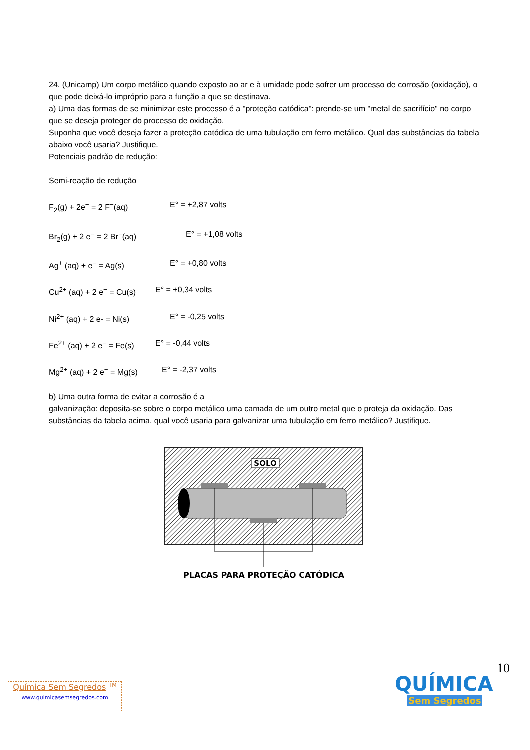24. (Unicamp) Um corpo metálico quando exposto ao ar e à umidade pode sofrer um processo de corrosão (oxidação), o que pode deixá-lo impróprio para a função a que se destinava.
a) Uma das formas de se minimizar este processo é a "proteção catódica": prende-se um "metal de sacrifício" no corpo que se deseja proteger do processo de oxidação.
Suponha que você deseja fazer a proteção catódica de uma tubulação em ferro metálico. Qual das substâncias da tabela abaixo você usaria? Justifique.
Potenciais padrão de redução:
Semi-reação de redução
F<sub>2</sub>(g) + 2e<sup>−</sup> = 2 F<sup>−</sup>(aq) E° = +2,87 volts
Br<sub>2</sub>(g) + 2 e<sup>−</sup> = 2 Br<sup>−</sup>(aq) E° = +1,08 volts
Ag<sup>+</sup> (aq) + e<sup>−</sup> = Ag(s) E° = +0,80 volts
Cu<sup>2+</sup> (aq) + 2 e<sup>−</sup> = Cu(s) E° = +0,34 volts
Ni<sup>2+</sup> (aq) + 2 e- = Ni(s) E° = -0,25 volts
Fe<sup>2+</sup> (aq) + 2 e<sup>−</sup> = Fe(s) E° = -0,44 volts
Mg<sup>2+</sup> (aq) + 2 e<sup>−</sup> = Mg(s) E° = -2,37 volts
b) Uma outra forma de evitar a corrosão é a
galvanização: deposita-se sobre o corpo metálico uma camada de um outro metal que o proteja da oxidação. Das substâncias da tabela acima, qual você usaria para galvanizar uma tubulação em ferro metálico? Justifique.
SOLO
PLACAS PARA PROTEÇÃO CATÓDICA
10
Química Sem Segredos <sup>TM</sup>
www.quimicasemsegredos.com
QUÍMICA
Sem Segredos